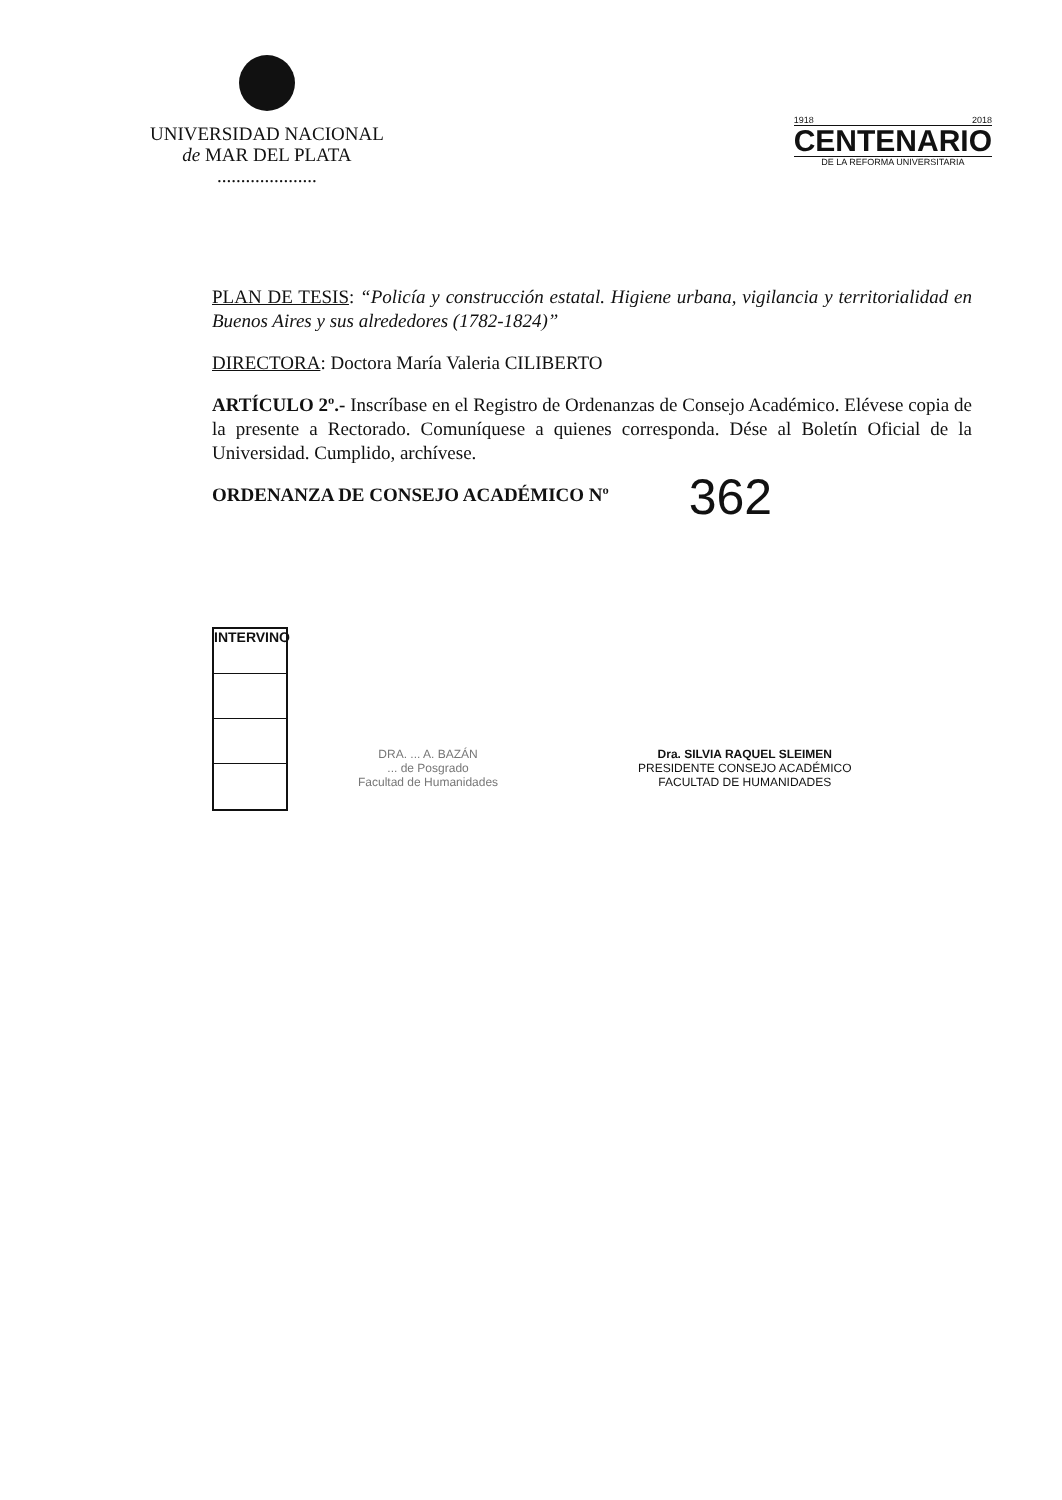UNIVERSIDAD NACIONAL
de MAR DEL PLATA
.....................
1918 2018
CENTENARIO
DE LA REFORMA UNIVERSITARIA
PLAN DE TESIS: “Policía y construcción estatal. Higiene urbana, vigilancia y territorialidad en Buenos Aires y sus alrededores (1782-1824)”
DIRECTORA: Doctora María Valeria CILIBERTO
ARTÍCULO 2º.- Inscríbase en el Registro de Ordenanzas de Consejo Académico. Elévese copia de la presente a Rectorado. Comuníquese a quienes corresponda. Dése al Boletín Oficial de la Universidad. Cumplido, archívese.
ORDENANZA DE CONSEJO ACADÉMICO Nº 362
INTERVINO
DRA. ... A. BAZÁN
... de Posgrado
Facultad de Humanidades
Dra. SILVIA RAQUEL SLEIMEN
PRESIDENTE CONSEJO ACADÉMICO
FACULTAD DE HUMANIDADES